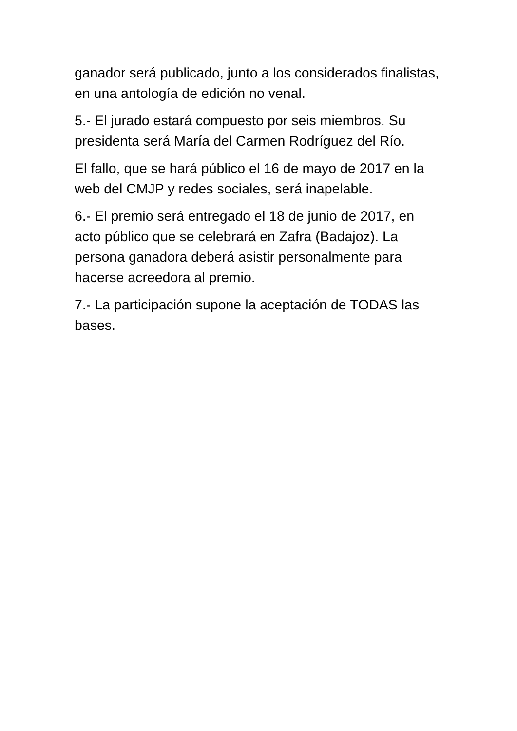ganador será publicado, junto a los considerados finalistas, en una antología de edición no venal.
5.- El jurado estará compuesto por seis miembros. Su presidenta será María del Carmen Rodríguez del Río.
El fallo, que se hará público el 16 de mayo de 2017 en la web del CMJP y redes sociales, será inapelable.
6.- El premio será entregado el 18 de junio de 2017, en acto público que se celebrará en Zafra (Badajoz). La persona ganadora deberá asistir personalmente para hacerse acreedora al premio.
7.- La participación supone la aceptación de TODAS las bases.